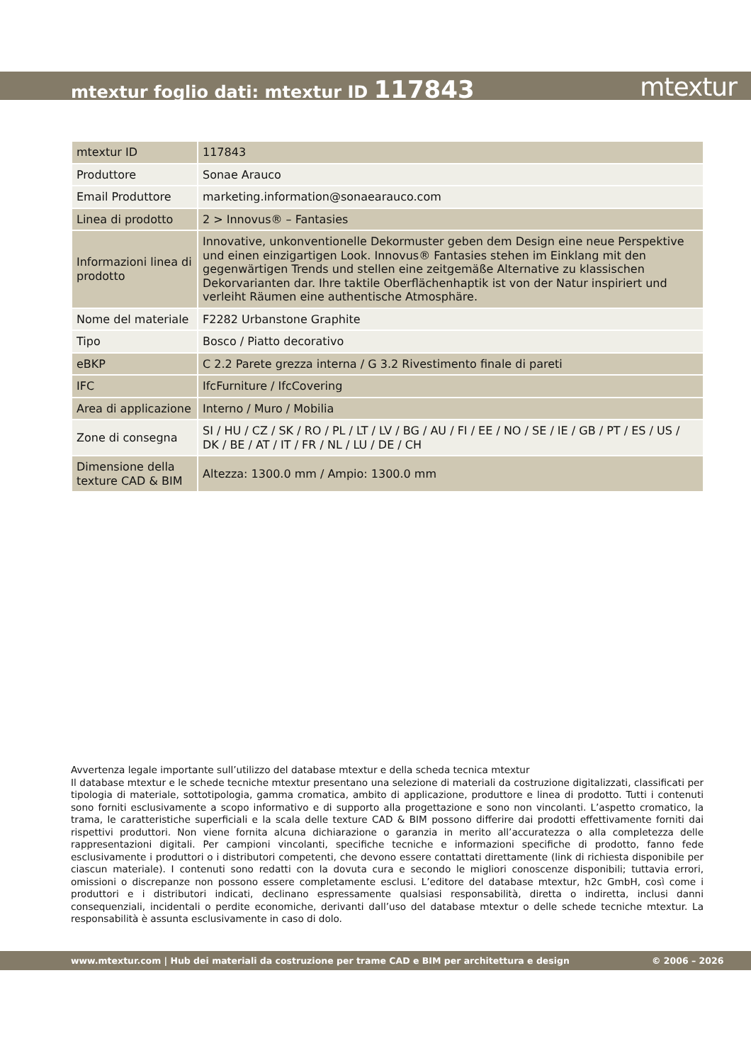mtextur foglio dati: mtextur ID 117843
mtextur
| mtextur ID | 117843 |
| Produttore | Sonae Arauco |
| Email Produttore | marketing.information@sonaearauco.com |
| Linea di prodotto | 2 > Innovus® – Fantasies |
| Informazioni linea di prodotto | Innovative, unkonventionelle Dekormuster geben dem Design eine neue Perspektive und einen einzigartigen Look. Innovus® Fantasies stehen im Einklang mit den gegenwärtigen Trends und stellen eine zeitgemäße Alternative zu klassischen Dekorvarianten dar. Ihre taktile Oberflächenhaptik ist von der Natur inspiriert und verleiht Räumen eine authentische Atmosphäre. |
| Nome del materiale | F2282 Urbanstone Graphite |
| Tipo | Bosco / Piatto decorativo |
| eBKP | C 2.2 Parete grezza interna / G 3.2 Rivestimento finale di pareti |
| IFC | IfcFurniture / IfcCovering |
| Area di applicazione | Interno / Muro / Mobilia |
| Zone di consegna | SI / HU / CZ / SK / RO / PL / LT / LV / BG / AU / FI / EE / NO / SE / IE / GB / PT / ES / US / DK / BE / AT / IT / FR / NL / LU / DE / CH |
| Dimensione della texture CAD & BIM | Altezza: 1300.0 mm / Ampio: 1300.0 mm |
Avvertenza legale importante sull’utilizzo del database mtextur e della scheda tecnica mtextur
Il database mtextur e le schede tecniche mtextur presentano una selezione di materiali da costruzione digitalizzati, classificati per tipologia di materiale, sottotipologia, gamma cromatica, ambito di applicazione, produttore e linea di prodotto. Tutti i contenuti sono forniti esclusivamente a scopo informativo e di supporto alla progettazione e sono non vincolanti. L’aspetto cromatico, la trama, le caratteristiche superficiali e la scala delle texture CAD & BIM possono differire dai prodotti effettivamente forniti dai rispettivi produttori. Non viene fornita alcuna dichiarazione o garanzia in merito all’accuratezza o alla completezza delle rappresentazioni digitali. Per campioni vincolanti, specifiche tecniche e informazioni specifiche di prodotto, fanno fede esclusivamente i produttori o i distributori competenti, che devono essere contattati direttamente (link di richiesta disponibile per ciascun materiale). I contenuti sono redatti con la dovuta cura e secondo le migliori conoscenze disponibili; tuttavia errori, omissioni o discrepanze non possono essere completamente esclusi. L’editore del database mtextur, h2c GmbH, così come i produttori e i distributori indicati, declinano espressamente qualsiasi responsabilità, diretta o indiretta, inclusi danni consequenziali, incidentali o perdite economiche, derivanti dall’uso del database mtextur o delle schede tecniche mtextur. La responsabilità è assunta esclusivamente in caso di dolo.
www.mtextur.com | Hub dei materiali da costruzione per trame CAD e BIM per architettura e design © 2006 – 2026